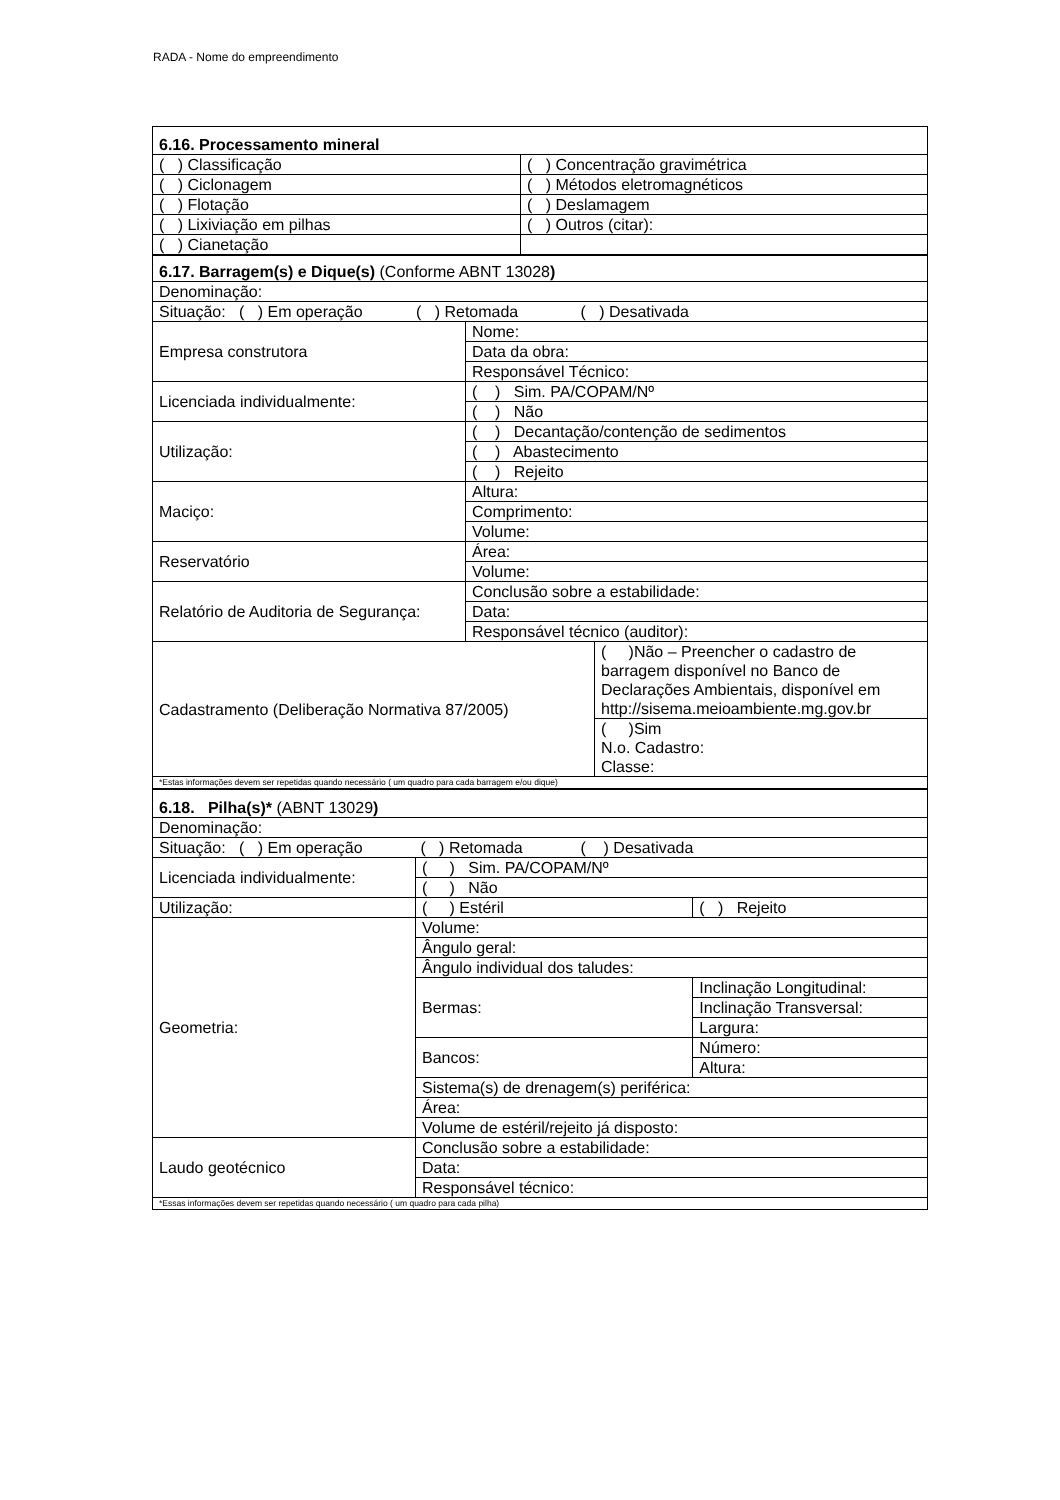RADA - Nome do empreendimento
| 6.16. Processamento mineral | |
| ( ) Classificação | ( ) Concentração gravimétrica |
| ( ) Ciclonagem | ( ) Métodos eletromagnéticos |
| ( ) Flotação | ( ) Deslamagem |
| ( ) Lixiviação em pilhas | ( ) Outros (citar): |
| ( ) Cianetação | |
| 6.17. Barragem(s) e Dique(s) (Conforme ABNT 13028 ) | | |
| Denominação: | | |
| Situação: ( ) Em operação ( ) Retomada ( ) Desativada | | |
| Empresa construtora | Nome: | |
| | Data da obra: | |
| | Responsável Técnico: | |
| Licenciada individualmente: | ( ) Sim. PA/COPAM/Nº | |
| | ( ) Não | |
| Utilização: | ( ) Decantação/contenção de sedimentos | |
| | ( ) Abastecimento | |
| | ( ) Rejeito | |
| Maciço: | Altura: | |
| | Comprimento: | |
| | Volume: | |
| Reservatório | Área: | |
| | Volume: | |
| Relatório de Auditoria de Segurança: | Conclusão sobre a estabilidade: | |
| | Data: | |
| | Responsável técnico (auditor): | |
| Cadastramento (Deliberação Normativa 87/2005) | | ( )Não – Preencher o cadastro de barragem disponível no Banco de Declarações Ambientais, disponível em http://sisema.meioambiente.mg.gov.br |
| | | ( )Sim N.o. Cadastro: Classe: |
| *Estas informações devem ser repetidas quando necessário ( um quadro para cada barragem e/ou dique) | | |
| 6.18. Pilha(s)* (ABNT 13029 ) | | |
| Denominação: | | |
| Situação: ( ) Em operação ( ) Retomada ( ) Desativada | | |
| Licenciada individualmente: | ( ) Sim. PA/COPAM/Nº | |
| | ( ) Não | |
| Utilização: | ( ) Estéril | ( ) Rejeito |
| Geometria: | Volume: | |
| | Ângulo geral: | |
| | Ângulo individual dos taludes: | |
| | Bermas: | Inclinação Longitudinal: |
| | | Inclinação Transversal: |
| | | Largura: |
| | Bancos: | Número: |
| | | Altura: |
| | Sistema(s) de drenagem(s) periférica: | |
| | Área: | |
| | Volume de estéril/rejeito já disposto: | |
| Laudo geotécnico | Conclusão sobre a estabilidade: | |
| | Data: | |
| | Responsável técnico: | |
| *Essas informações devem ser repetidas quando necessário ( um quadro para cada pilha) | | |